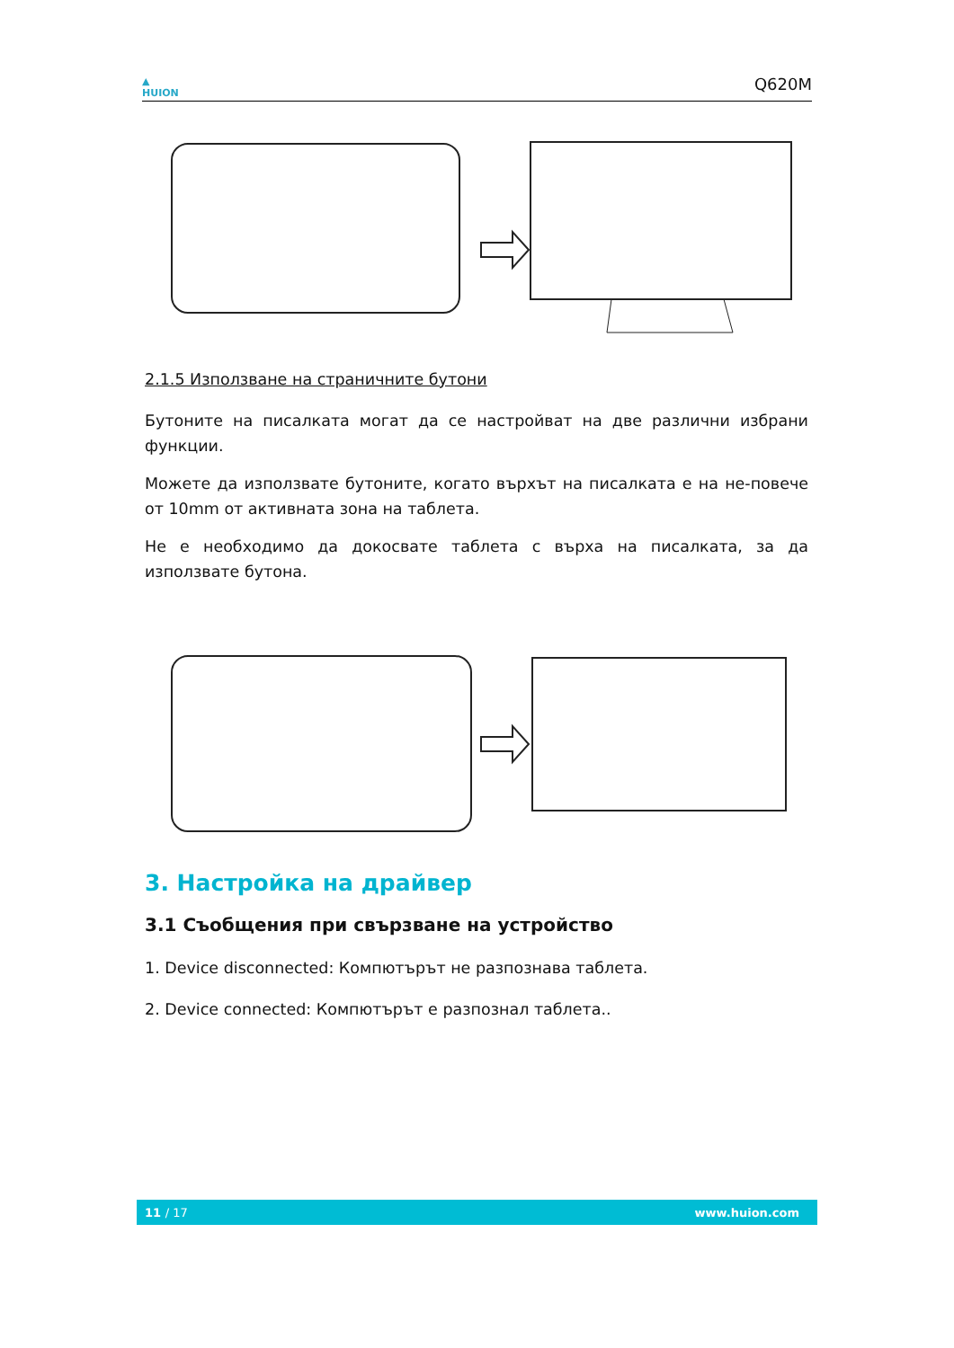▲
HUION
Q620M
2.1.5 Използване на страничните бутони
Бутоните на писалката могат да се настройват на две различни избрани функции.
Можете да използвате бутоните, когато върхът на писалката е на не-повече от 10mm от активната зона на таблета.
Не е необходимо да докосвате таблета с върха на писалката, за да използвате бутона.
3. Настройка на драйвер
3.1 Съобщения при свързване на устройство
1. Device disconnected: Компютърът не разпознава таблета.
2. Device connected: Компютърът е разпознал таблета..
11 / 17 www.huion.com